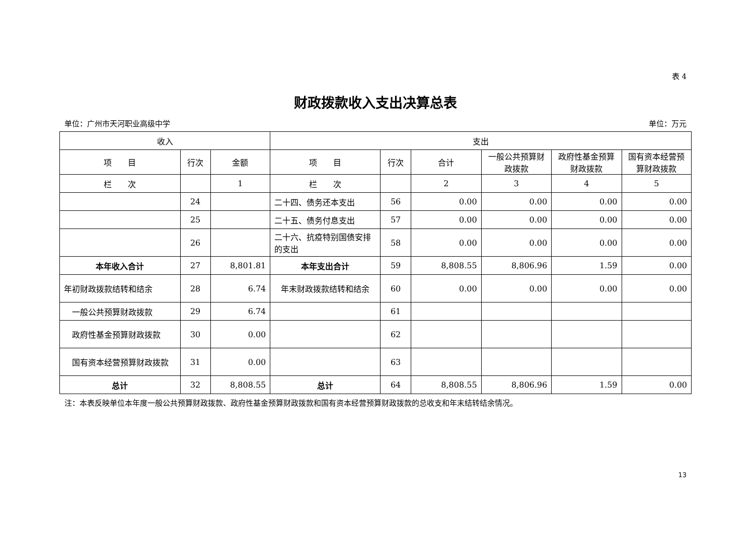表 4
财政拨款收入支出决算总表
单位：广州市天河职业高级中学 单位：万元
| 收入 | | | 支出 | | | | | |
| --- | --- | --- | --- | --- | --- | --- | --- | --- |
| 项 目 | 行次 | 金额 | 项 目 | 行次 | 合计 | 一般公共预算财政拨款 | 政府性基金预算财政拨款 | 国有资本经营预算财政拨款 |
| 栏 次 | | 1 | 栏 次 | | 2 | 3 | 4 | 5 |
| | 24 | | 二十四、债务还本支出 | 56 | 0.00 | 0.00 | 0.00 | 0.00 |
| | 25 | | 二十五、债务付息支出 | 57 | 0.00 | 0.00 | 0.00 | 0.00 |
| | 26 | | 二十六、抗疫特别国债安排的支出 | 58 | 0.00 | 0.00 | 0.00 | 0.00 |
| 本年收入合计 | 27 | 8,801.81 | 本年支出合计 | 59 | 8,808.55 | 8,806.96 | 1.59 | 0.00 |
| 年初财政拨款结转和结余 | 28 | 6.74 | 年末财政拨款结转和结余 | 60 | 0.00 | 0.00 | 0.00 | 0.00 |
| 一般公共预算财政拨款 | 29 | 6.74 | | 61 | | | | |
| 政府性基金预算财政拨款 | 30 | 0.00 | | 62 | | | | |
| 国有资本经营预算财政拨款 | 31 | 0.00 | | 63 | | | | |
| 总计 | 32 | 8,808.55 | 总计 | 64 | 8,808.55 | 8,806.96 | 1.59 | 0.00 |
注：本表反映单位本年度一般公共预算财政拨款、政府性基金预算财政拨款和国有资本经营预算财政拨款的总收支和年末结转结余情况。
13